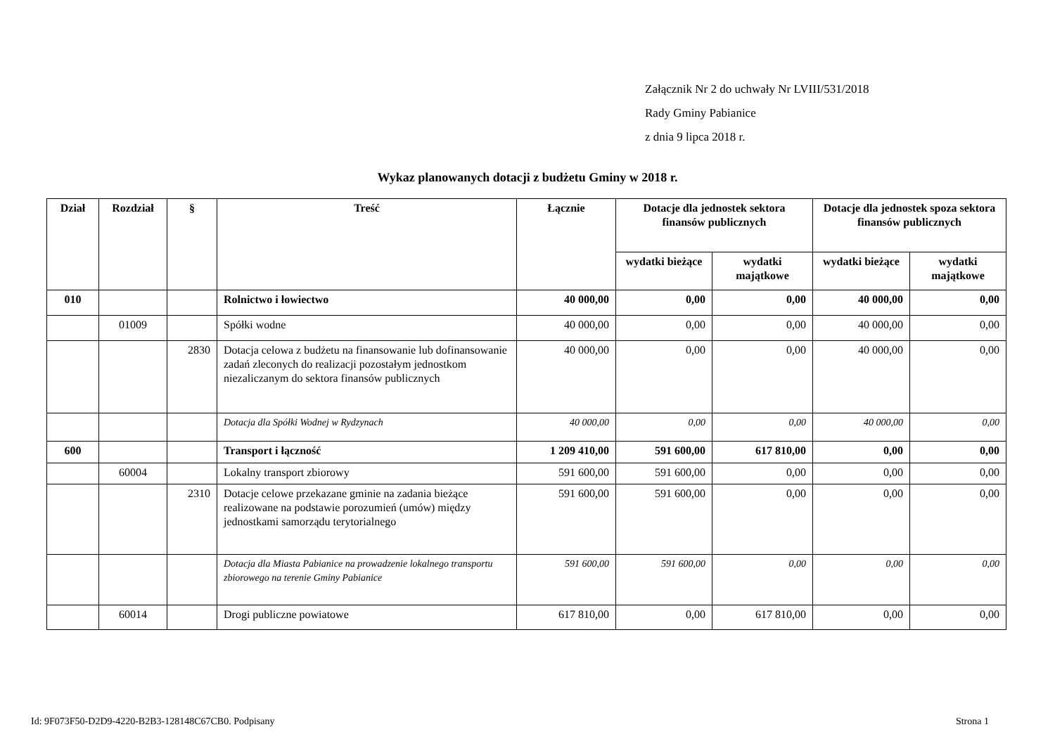Załącznik Nr 2 do uchwały Nr LVIII/531/2018
Rady Gminy Pabianice
z dnia 9 lipca 2018 r.
Wykaz planowanych dotacji z budżetu Gminy w 2018 r.
| Dział | Rozdział | § | Treść | Łącznie | Dotacje dla jednostek sektora finansów publicznych | | Dotacje dla jednostek spoza sektora finansów publicznych | |
| --- | --- | --- | --- | --- | --- | --- | --- | --- |
| | | | | | wydatki bieżące | wydatki majątkowe | wydatki bieżące | wydatki majątkowe |
| 010 | | | Rolnictwo i łowiectwo | 40 000,00 | 0,00 | 0,00 | 40 000,00 | 0,00 |
| | 01009 | | Spółki wodne | 40 000,00 | 0,00 | 0,00 | 40 000,00 | 0,00 |
| | | 2830 | Dotacja celowa z budżetu na finansowanie lub dofinansowanie zadań zleconych do realizacji pozostałym jednostkom niezaliczanym do sektora finansów publicznych | 40 000,00 | 0,00 | 0,00 | 40 000,00 | 0,00 |
| | | | Dotacja dla Spółki Wodnej w Rydzynach | 40 000,00 | 0,00 | 0,00 | 40 000,00 | 0,00 |
| 600 | | | Transport i łączność | 1 209 410,00 | 591 600,00 | 617 810,00 | 0,00 | 0,00 |
| | 60004 | | Lokalny transport zbiorowy | 591 600,00 | 591 600,00 | 0,00 | 0,00 | 0,00 |
| | | 2310 | Dotacje celowe przekazane gminie na zadania bieżące realizowane na podstawie porozumień (umów) między jednostkami samorządu terytorialnego | 591 600,00 | 591 600,00 | 0,00 | 0,00 | 0,00 |
| | | | Dotacja dla Miasta Pabianice na prowadzenie lokalnego transportu zbiorowego na terenie Gminy Pabianice | 591 600,00 | 591 600,00 | 0,00 | 0,00 | 0,00 |
| | 60014 | | Drogi publiczne powiatowe | 617 810,00 | 0,00 | 617 810,00 | 0,00 | 0,00 |
Id: 9F073F50-D2D9-4220-B2B3-128148C67CB0. Podpisany Strona 1